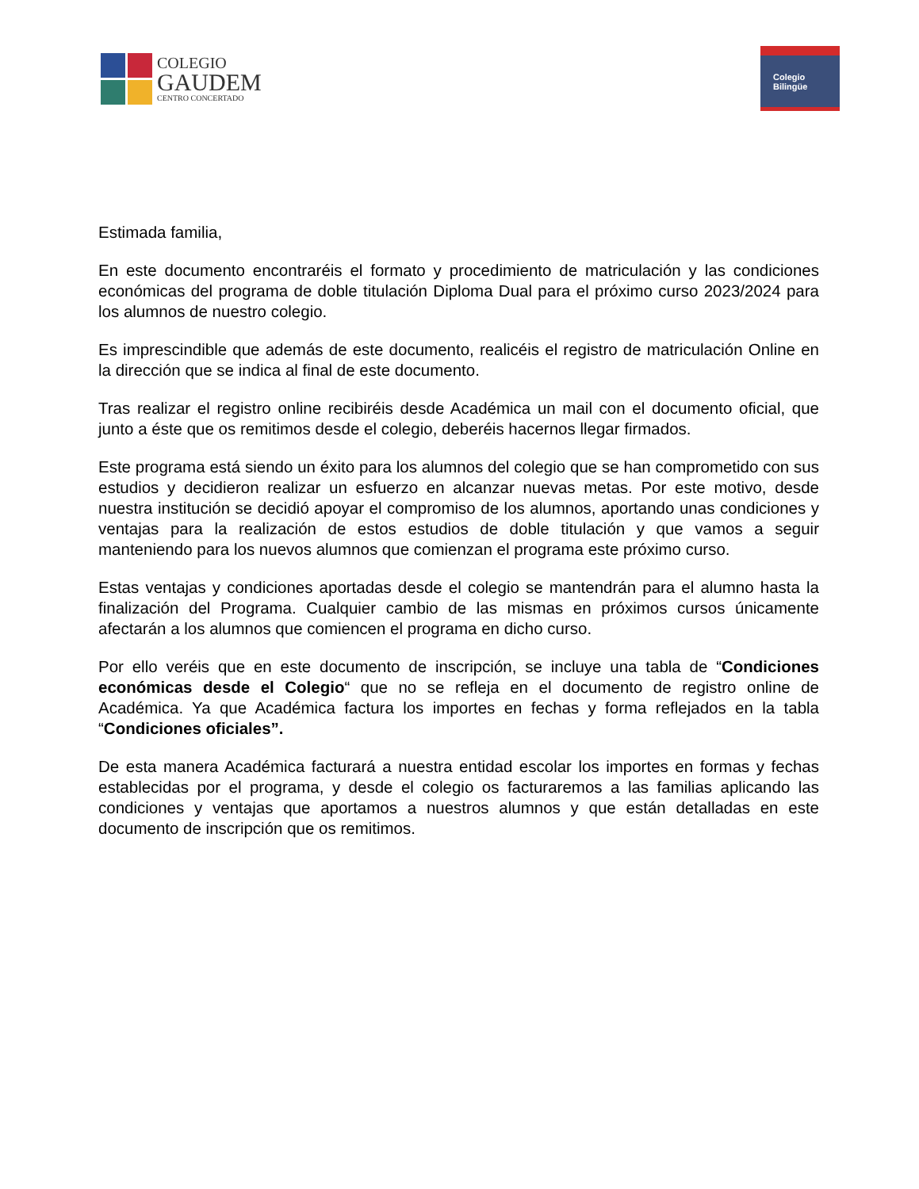COLEGIO
GAUDEM
CENTRO CONCERTADO
Colegio
Bilingüe
Estimada familia,
En este documento encontraréis el formato y procedimiento de matriculación y las condiciones económicas del programa de doble titulación Diploma Dual para el próximo curso 2023/2024 para los alumnos de nuestro colegio.
Es imprescindible que además de este documento, realicéis el registro de matriculación Online en la dirección que se indica al final de este documento.
Tras realizar el registro online recibiréis desde Académica un mail con el documento oficial, que junto a éste que os remitimos desde el colegio, deberéis hacernos llegar firmados.
Este programa está siendo un éxito para los alumnos del colegio que se han comprometido con sus estudios y decidieron realizar un esfuerzo en alcanzar nuevas metas. Por este motivo, desde nuestra institución se decidió apoyar el compromiso de los alumnos, aportando unas condiciones y ventajas para la realización de estos estudios de doble titulación y que vamos a seguir manteniendo para los nuevos alumnos que comienzan el programa este próximo curso.
Estas ventajas y condiciones aportadas desde el colegio se mantendrán para el alumno hasta la finalización del Programa. Cualquier cambio de las mismas en próximos cursos únicamente afectarán a los alumnos que comiencen el programa en dicho curso.
Por ello veréis que en este documento de inscripción, se incluye una tabla de “Condiciones económicas desde el Colegio“ que no se refleja en el documento de registro online de Académica. Ya que Académica factura los importes en fechas y forma reflejados en la tabla “Condiciones oficiales”.
De esta manera Académica facturará a nuestra entidad escolar los importes en formas y fechas establecidas por el programa, y desde el colegio os facturaremos a las familias aplicando las condiciones y ventajas que aportamos a nuestros alumnos y que están detalladas en este documento de inscripción que os remitimos.